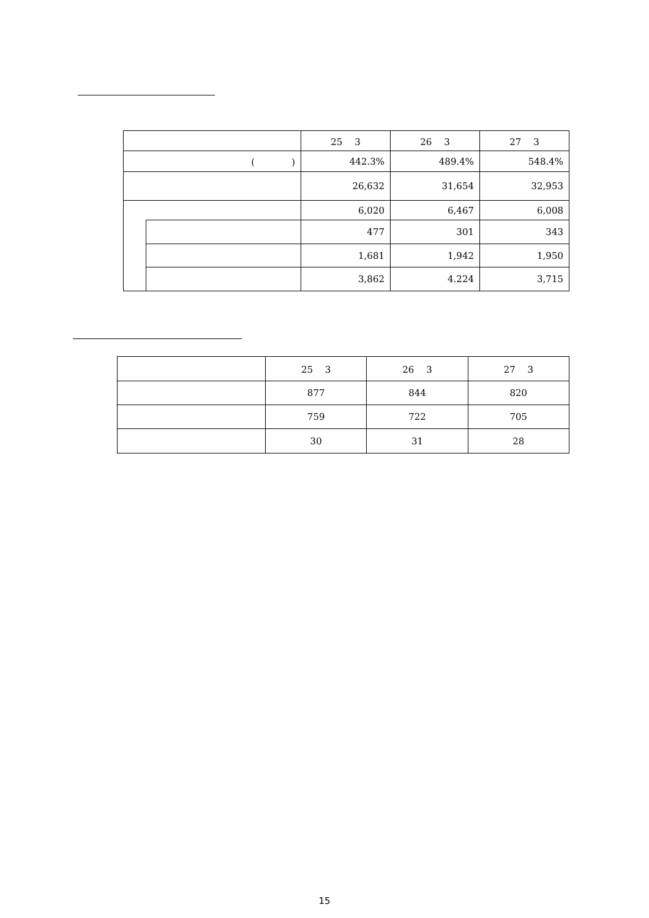| | | 25 3 | 26 3 | 27 3 |
| ( ) | | 442.3% | 489.4% | 548.4% |
| | | 26,632 | 31,654 | 32,953 |
| | | 6,020 | 6,467 | 6,008 |
| | | 477 | 301 | 343 |
| | | 1,681 | 1,942 | 1,950 |
| | | 3,862 | 4.224 | 3,715 |
| | 25 3 | 26 3 | 27 3 |
| | 877 | 844 | 820 |
| | 759 | 722 | 705 |
| | 30 | 31 | 28 |
15